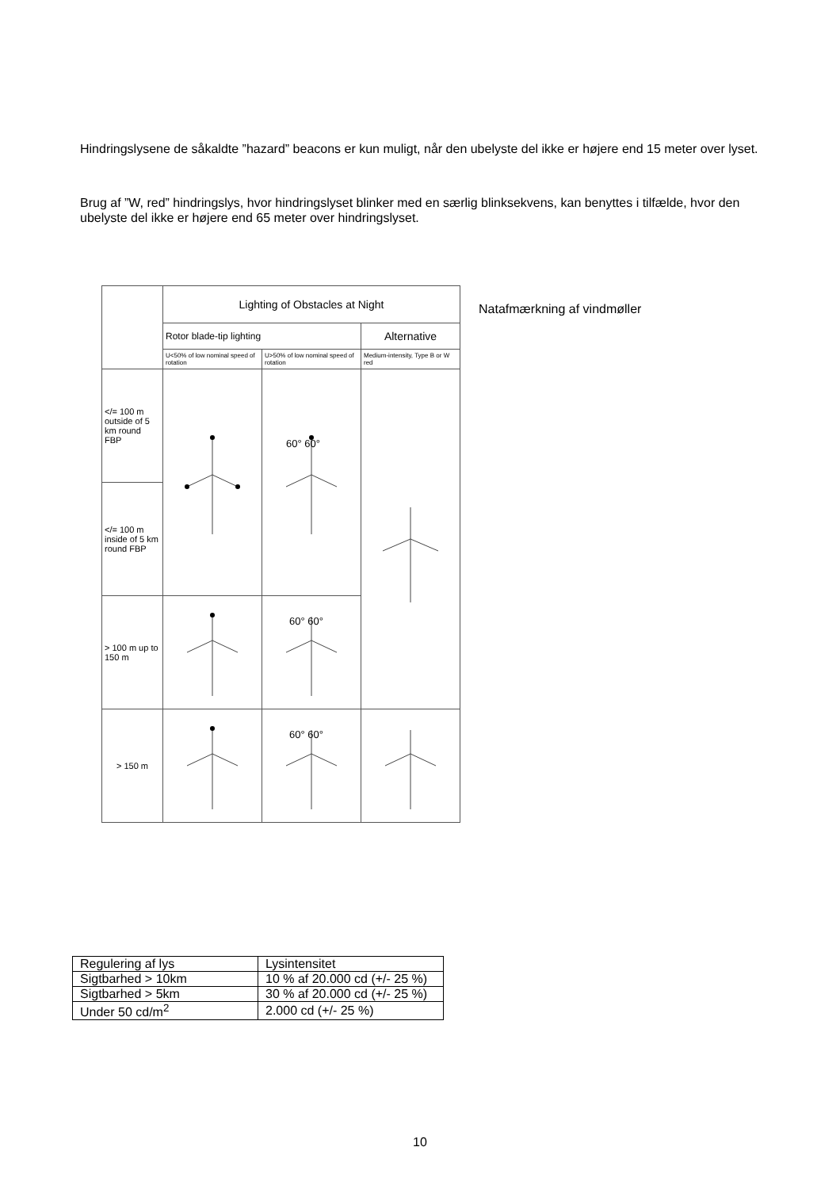Hindringslysene de såkaldte ”hazard” beacons er kun muligt, når den ubelyste del ikke er højere end 15 meter over lyset.
Brug af ”W, red” hindringslys, hvor hindringslyset blinker med en særlig blinksekvens, kan benyttes i tilfælde, hvor den ubelyste del ikke er højere end 65 meter over hindringslyset.
| | Lighting of Obstacles at Night | | |
| | Rotor blade-tip lighting | | Alternative |
| | U<50% of low nominal speed of rotation | U>50% of low nominal speed of rotation | Medium-intensity, Type B or W red |
| </= 100 m outside of 5 km round FBP | | 60° 60° | |
| </= 100 m inside of 5 km round FBP | | | |
| > 100 m up to 150 m | | 60° 60° | |
| > 150 m | | 60° 60° | |
Natafmærkning af vindmøller
| Regulering af lys | Lysintensitet |
| Sigtbarhed > 10km | 10 % af 20.000 cd (+/- 25 %) |
| Sigtbarhed > 5km | 30 % af 20.000 cd (+/- 25 %) |
| Under 50 cd/m<sup>2</sup> | 2.000 cd (+/- 25 %) |
10